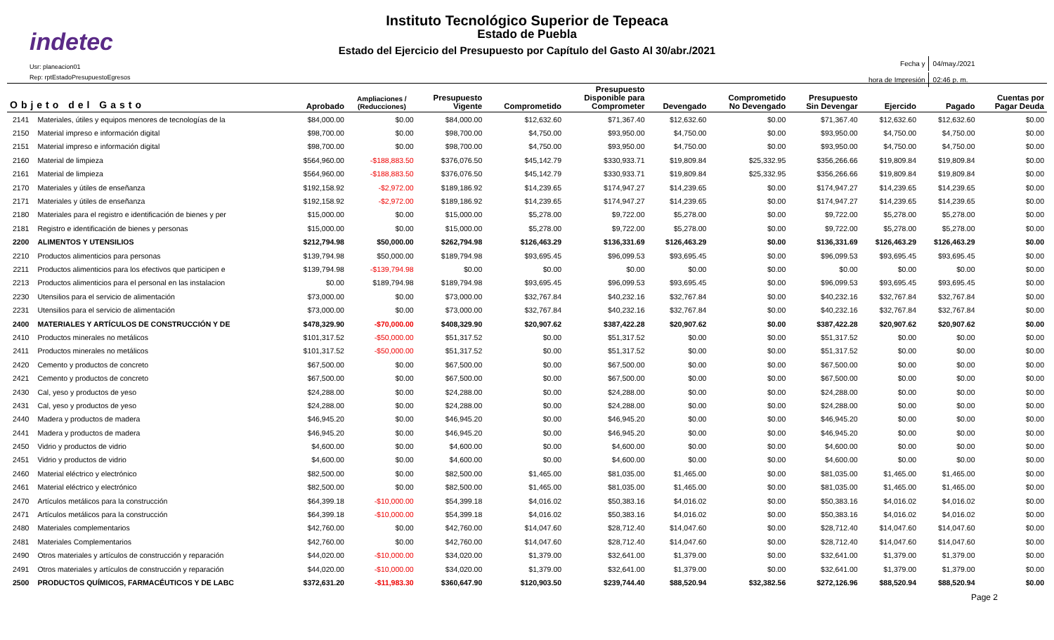indetec
Usr: planeacion01
Rep: rptEstadoPresupuestoEgresos
Instituto Tecnológico Superior de Tepeaca
Estado de Puebla
Estado del Ejercicio del Presupuesto por Capítulo del Gasto Al 30/abr./2021
| Fecha y | 04/may./2021 |
| hora de Impresión | 02:46 p. m. |
| Objeto del Gasto | | Aprobado | Ampliaciones / (Reducciones) | Presupuesto Vigente | Comprometido | Presupuesto Disponible para Comprometer | Devengado | Comprometido No Devengado | Presupuesto Sin Devengar | Ejercido | Pagado | Cuentas por Pagar Deuda |
| --- | --- | --- | --- | --- | --- | --- | --- | --- | --- | --- | --- | --- |
| 2141 | Materiales, útiles y equipos menores de tecnologías de la | $84,000.00 | $0.00 | $84,000.00 | $12,632.60 | $71,367.40 | $12,632.60 | $0.00 | $71,367.40 | $12,632.60 | $12,632.60 | $0.00 |
| 2150 | Material impreso e información digital | $98,700.00 | $0.00 | $98,700.00 | $4,750.00 | $93,950.00 | $4,750.00 | $0.00 | $93,950.00 | $4,750.00 | $4,750.00 | $0.00 |
| 2151 | Material impreso e información digital | $98,700.00 | $0.00 | $98,700.00 | $4,750.00 | $93,950.00 | $4,750.00 | $0.00 | $93,950.00 | $4,750.00 | $4,750.00 | $0.00 |
| 2160 | Material de limpieza | $564,960.00 | -$188,883.50 | $376,076.50 | $45,142.79 | $330,933.71 | $19,809.84 | $25,332.95 | $356,266.66 | $19,809.84 | $19,809.84 | $0.00 |
| 2161 | Material de limpieza | $564,960.00 | -$188,883.50 | $376,076.50 | $45,142.79 | $330,933.71 | $19,809.84 | $25,332.95 | $356,266.66 | $19,809.84 | $19,809.84 | $0.00 |
| 2170 | Materiales y útiles de enseñanza | $192,158.92 | -$2,972.00 | $189,186.92 | $14,239.65 | $174,947.27 | $14,239.65 | $0.00 | $174,947.27 | $14,239.65 | $14,239.65 | $0.00 |
| 2171 | Materiales y útiles de enseñanza | $192,158.92 | -$2,972.00 | $189,186.92 | $14,239.65 | $174,947.27 | $14,239.65 | $0.00 | $174,947.27 | $14,239.65 | $14,239.65 | $0.00 |
| 2180 | Materiales para el registro e identificación de bienes y per | $15,000.00 | $0.00 | $15,000.00 | $5,278.00 | $9,722.00 | $5,278.00 | $0.00 | $9,722.00 | $5,278.00 | $5,278.00 | $0.00 |
| 2181 | Registro e identificación de bienes y personas | $15,000.00 | $0.00 | $15,000.00 | $5,278.00 | $9,722.00 | $5,278.00 | $0.00 | $9,722.00 | $5,278.00 | $5,278.00 | $0.00 |
| 2200 | ALIMENTOS Y UTENSILIOS | $212,794.98 | $50,000.00 | $262,794.98 | $126,463.29 | $136,331.69 | $126,463.29 | $0.00 | $136,331.69 | $126,463.29 | $126,463.29 | $0.00 |
| 2210 | Productos alimenticios para personas | $139,794.98 | $50,000.00 | $189,794.98 | $93,695.45 | $96,099.53 | $93,695.45 | $0.00 | $96,099.53 | $93,695.45 | $93,695.45 | $0.00 |
| 2211 | Productos alimenticios para los efectivos que participen e | $139,794.98 | -$139,794.98 | $0.00 | $0.00 | $0.00 | $0.00 | $0.00 | $0.00 | $0.00 | $0.00 | $0.00 |
| 2213 | Productos alimenticios para el personal en las instalacion | $0.00 | $189,794.98 | $189,794.98 | $93,695.45 | $96,099.53 | $93,695.45 | $0.00 | $96,099.53 | $93,695.45 | $93,695.45 | $0.00 |
| 2230 | Utensilios para el servicio de alimentación | $73,000.00 | $0.00 | $73,000.00 | $32,767.84 | $40,232.16 | $32,767.84 | $0.00 | $40,232.16 | $32,767.84 | $32,767.84 | $0.00 |
| 2231 | Utensilios para el servicio de alimentación | $73,000.00 | $0.00 | $73,000.00 | $32,767.84 | $40,232.16 | $32,767.84 | $0.00 | $40,232.16 | $32,767.84 | $32,767.84 | $0.00 |
| 2400 | MATERIALES Y ARTÍCULOS DE CONSTRUCCIÓN Y DE | $478,329.90 | -$70,000.00 | $408,329.90 | $20,907.62 | $387,422.28 | $20,907.62 | $0.00 | $387,422.28 | $20,907.62 | $20,907.62 | $0.00 |
| 2410 | Productos minerales no metálicos | $101,317.52 | -$50,000.00 | $51,317.52 | $0.00 | $51,317.52 | $0.00 | $0.00 | $51,317.52 | $0.00 | $0.00 | $0.00 |
| 2411 | Productos minerales no metálicos | $101,317.52 | -$50,000.00 | $51,317.52 | $0.00 | $51,317.52 | $0.00 | $0.00 | $51,317.52 | $0.00 | $0.00 | $0.00 |
| 2420 | Cemento y productos de concreto | $67,500.00 | $0.00 | $67,500.00 | $0.00 | $67,500.00 | $0.00 | $0.00 | $67,500.00 | $0.00 | $0.00 | $0.00 |
| 2421 | Cemento y productos de concreto | $67,500.00 | $0.00 | $67,500.00 | $0.00 | $67,500.00 | $0.00 | $0.00 | $67,500.00 | $0.00 | $0.00 | $0.00 |
| 2430 | Cal, yeso y productos de yeso | $24,288.00 | $0.00 | $24,288.00 | $0.00 | $24,288.00 | $0.00 | $0.00 | $24,288.00 | $0.00 | $0.00 | $0.00 |
| 2431 | Cal, yeso y productos de yeso | $24,288.00 | $0.00 | $24,288.00 | $0.00 | $24,288.00 | $0.00 | $0.00 | $24,288.00 | $0.00 | $0.00 | $0.00 |
| 2440 | Madera y productos de madera | $46,945.20 | $0.00 | $46,945.20 | $0.00 | $46,945.20 | $0.00 | $0.00 | $46,945.20 | $0.00 | $0.00 | $0.00 |
| 2441 | Madera y productos de madera | $46,945.20 | $0.00 | $46,945.20 | $0.00 | $46,945.20 | $0.00 | $0.00 | $46,945.20 | $0.00 | $0.00 | $0.00 |
| 2450 | Vidrio y productos de vidrio | $4,600.00 | $0.00 | $4,600.00 | $0.00 | $4,600.00 | $0.00 | $0.00 | $4,600.00 | $0.00 | $0.00 | $0.00 |
| 2451 | Vidrio y productos de vidrio | $4,600.00 | $0.00 | $4,600.00 | $0.00 | $4,600.00 | $0.00 | $0.00 | $4,600.00 | $0.00 | $0.00 | $0.00 |
| 2460 | Material eléctrico y electrónico | $82,500.00 | $0.00 | $82,500.00 | $1,465.00 | $81,035.00 | $1,465.00 | $0.00 | $81,035.00 | $1,465.00 | $1,465.00 | $0.00 |
| 2461 | Material eléctrico y electrónico | $82,500.00 | $0.00 | $82,500.00 | $1,465.00 | $81,035.00 | $1,465.00 | $0.00 | $81,035.00 | $1,465.00 | $1,465.00 | $0.00 |
| 2470 | Artículos metálicos para la construcción | $64,399.18 | -$10,000.00 | $54,399.18 | $4,016.02 | $50,383.16 | $4,016.02 | $0.00 | $50,383.16 | $4,016.02 | $4,016.02 | $0.00 |
| 2471 | Artículos metálicos para la construcción | $64,399.18 | -$10,000.00 | $54,399.18 | $4,016.02 | $50,383.16 | $4,016.02 | $0.00 | $50,383.16 | $4,016.02 | $4,016.02 | $0.00 |
| 2480 | Materiales complementarios | $42,760.00 | $0.00 | $42,760.00 | $14,047.60 | $28,712.40 | $14,047.60 | $0.00 | $28,712.40 | $14,047.60 | $14,047.60 | $0.00 |
| 2481 | Materiales Complementarios | $42,760.00 | $0.00 | $42,760.00 | $14,047.60 | $28,712.40 | $14,047.60 | $0.00 | $28,712.40 | $14,047.60 | $14,047.60 | $0.00 |
| 2490 | Otros materiales y artículos de construcción y reparación | $44,020.00 | -$10,000.00 | $34,020.00 | $1,379.00 | $32,641.00 | $1,379.00 | $0.00 | $32,641.00 | $1,379.00 | $1,379.00 | $0.00 |
| 2491 | Otros materiales y artículos de construcción y reparación | $44,020.00 | -$10,000.00 | $34,020.00 | $1,379.00 | $32,641.00 | $1,379.00 | $0.00 | $32,641.00 | $1,379.00 | $1,379.00 | $0.00 |
| 2500 | PRODUCTOS QUÍMICOS, FARMACÉUTICOS Y DE LABC | $372,631.20 | -$11,983.30 | $360,647.90 | $120,903.50 | $239,744.40 | $88,520.94 | $32,382.56 | $272,126.96 | $88,520.94 | $88,520.94 | $0.00 |
Page 2